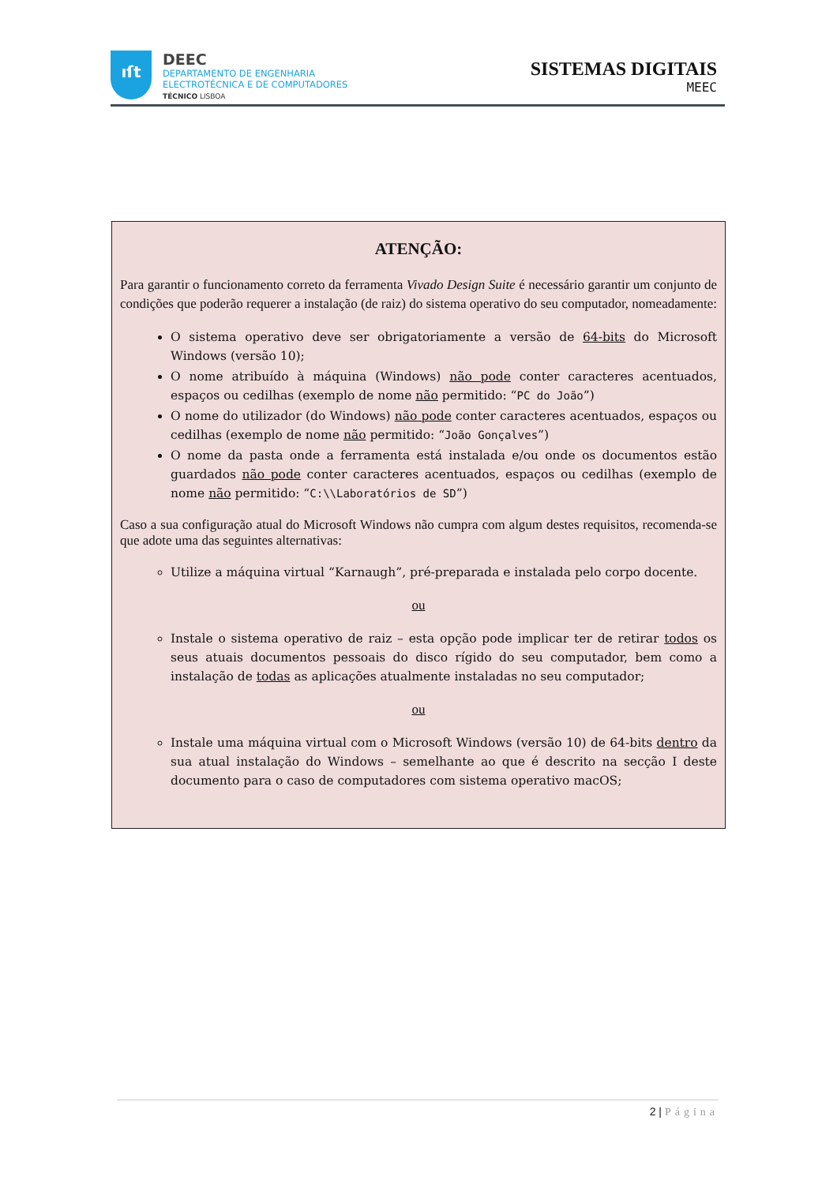ıſt
DEEC
DEPARTAMENTO DE ENGENHARIA
ELECTROTÉCNICA E DE COMPUTADORES
TÉCNICO LISBOA
SISTEMAS DIGITAIS
MEEC
ATENÇÃO:
Para garantir o funcionamento correto da ferramenta Vivado Design Suite é necessário garantir um conjunto de condições que poderão requerer a instalação (de raiz) do sistema operativo do seu computador, nomeadamente:
O sistema operativo deve ser obrigatoriamente a versão de 64-bits do Microsoft Windows (versão 10);
O nome atribuído à máquina (Windows) não pode conter caracteres acentuados, espaços ou cedilhas (exemplo de nome não permitido: “PC do João”)
O nome do utilizador (do Windows) não pode conter caracteres acentuados, espaços ou cedilhas (exemplo de nome não permitido: “João Gonçalves”)
O nome da pasta onde a ferramenta está instalada e/ou onde os documentos estão guardados não pode conter caracteres acentuados, espaços ou cedilhas (exemplo de nome não permitido: “C:\\Laboratórios de SD”)
Caso a sua configuração atual do Microsoft Windows não cumpra com algum destes requisitos, recomenda-se que adote uma das seguintes alternativas:
Utilize a máquina virtual “Karnaugh”, pré-preparada e instalada pelo corpo docente.
ou
Instale o sistema operativo de raiz – esta opção pode implicar ter de retirar todos os seus atuais documentos pessoais do disco rígido do seu computador, bem como a instalação de todas as aplicações atualmente instaladas no seu computador;
ou
Instale uma máquina virtual com o Microsoft Windows (versão 10) de 64-bits dentro da sua atual instalação do Windows – semelhante ao que é descrito na secção I deste documento para o caso de computadores com sistema operativo macOS;
2 | Página